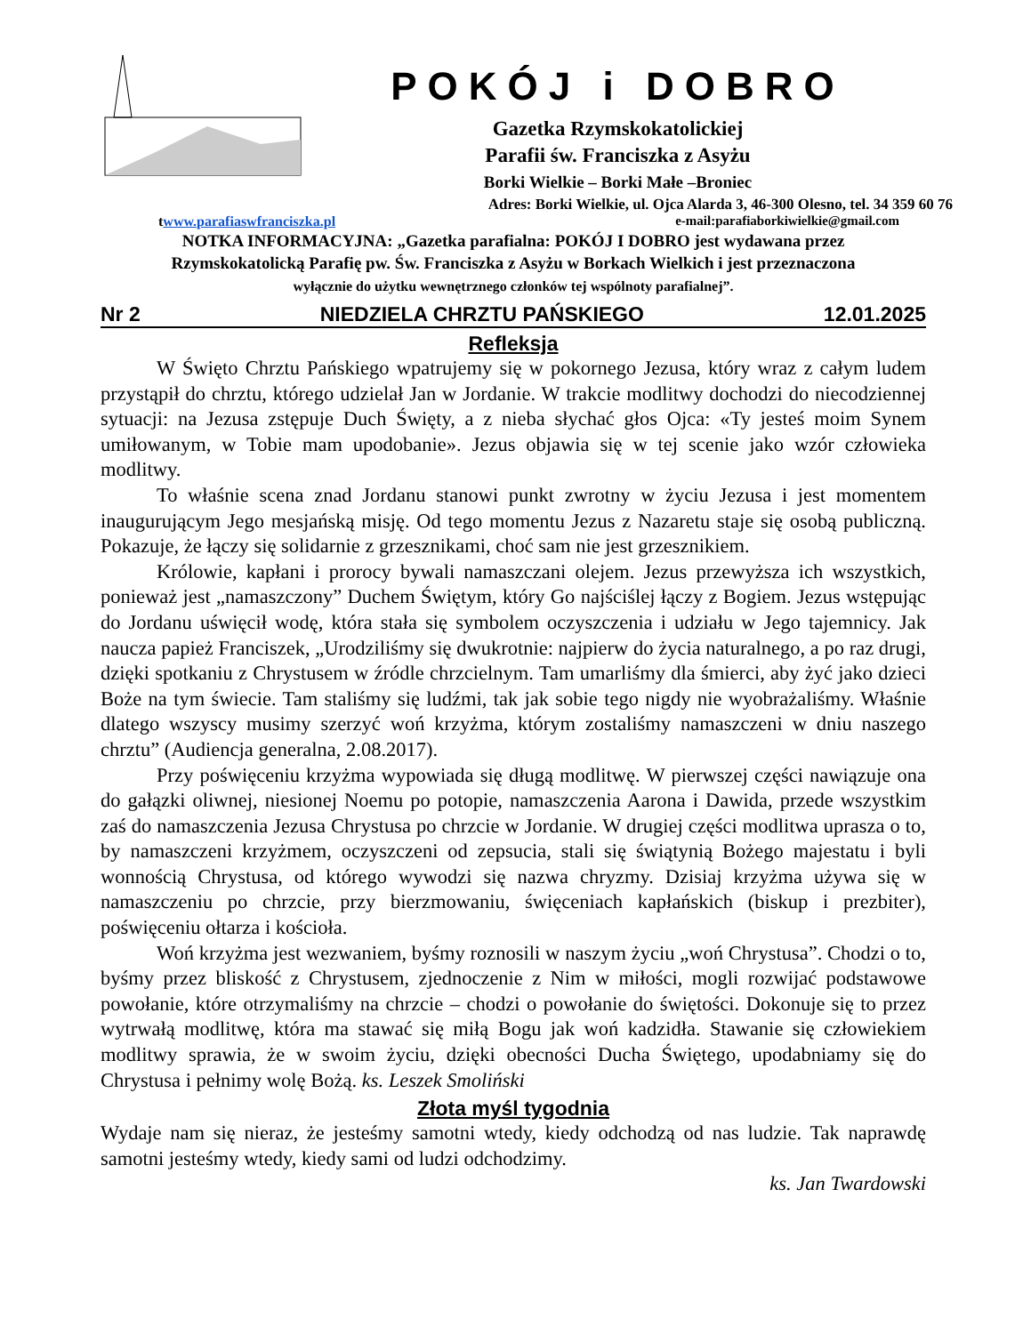POKÓJ i DOBRO
Gazetka Rzymskokatolickiej
Parafii św. Franciszka z Asyżu
Borki Wielkie – Borki Małe –Broniec
Adres: Borki Wielkie, ul. Ojca Alarda 3, 46-300 Olesno, tel. 34 359 60 76
twww.parafiaswfranciszka.pl e-mail:parafiaborkiwielkie@gmail.com
NOTKA INFORMACYJNA: „Gazetka parafialna: POKÓJ I DOBRO jest wydawana przez
Rzymskokatolicką Parafię pw. Św. Franciszka z Asyżu w Borkach Wielkich i jest przeznaczona
wyłącznie do użytku wewnętrznego członków tej wspólnoty parafialnej”.
Nr 2 NIEDZIELA CHRZTU PAŃSKIEGO 12.01.2025
Refleksja
W Święto Chrztu Pańskiego wpatrujemy się w pokornego Jezusa, który wraz z całym ludem przystąpił do chrztu, którego udzielał Jan w Jordanie. W trakcie modlitwy dochodzi do niecodziennej sytuacji: na Jezusa zstępuje Duch Święty, a z nieba słychać głos Ojca: «Ty jesteś moim Synem umiłowanym, w Tobie mam upodobanie». Jezus objawia się w tej scenie jako wzór człowieka modlitwy.
To właśnie scena znad Jordanu stanowi punkt zwrotny w życiu Jezusa i jest momentem inaugurującym Jego mesjańską misję. Od tego momentu Jezus z Nazaretu staje się osobą publiczną. Pokazuje, że łączy się solidarnie z grzesznikami, choć sam nie jest grzesznikiem.
Królowie, kapłani i prorocy bywali namaszczani olejem. Jezus przewyższa ich wszystkich, ponieważ jest „namaszczony” Duchem Świętym, który Go najściślej łączy z Bogiem. Jezus wstępując do Jordanu uświęcił wodę, która stała się symbolem oczyszczenia i udziału w Jego tajemnicy. Jak naucza papież Franciszek, „Urodziliśmy się dwukrotnie: najpierw do życia naturalnego, a po raz drugi, dzięki spotkaniu z Chrystusem w źródle chrzcielnym. Tam umarliśmy dla śmierci, aby żyć jako dzieci Boże na tym świecie. Tam staliśmy się ludźmi, tak jak sobie tego nigdy nie wyobrażaliśmy. Właśnie dlatego wszyscy musimy szerzyć woń krzyżma, którym zostaliśmy namaszczeni w dniu naszego chrztu” (Audiencja generalna, 2.08.2017).
Przy poświęceniu krzyżma wypowiada się długą modlitwę. W pierwszej części nawiązuje ona do gałązki oliwnej, niesionej Noemu po potopie, namaszczenia Aarona i Dawida, przede wszystkim zaś do namaszczenia Jezusa Chrystusa po chrzcie w Jordanie. W drugiej części modlitwa uprasza o to, by namaszczeni krzyżmem, oczyszczeni od zepsucia, stali się świątynią Bożego majestatu i byli wonnością Chrystusa, od którego wywodzi się nazwa chryzmy. Dzisiaj krzyżma używa się w namaszczeniu po chrzcie, przy bierzmowaniu, święceniach kapłańskich (biskup i prezbiter), poświęceniu ołtarza i kościoła.
Woń krzyżma jest wezwaniem, byśmy roznosili w naszym życiu „woń Chrystusa”. Chodzi o to, byśmy przez bliskość z Chrystusem, zjednoczenie z Nim w miłości, mogli rozwijać podstawowe powołanie, które otrzymaliśmy na chrzcie – chodzi o powołanie do świętości. Dokonuje się to przez wytrwałą modlitwę, która ma stawać się miłą Bogu jak woń kadzidła. Stawanie się człowiekiem modlitwy sprawia, że w swoim życiu, dzięki obecności Ducha Świętego, upodabniamy się do Chrystusa i pełnimy wolę Bożą. ks. Leszek Smoliński
Złota myśl tygodnia
Wydaje nam się nieraz, że jesteśmy samotni wtedy, kiedy odchodzą od nas ludzie. Tak naprawdę samotni jesteśmy wtedy, kiedy sami od ludzi odchodzimy.
ks. Jan Twardowski